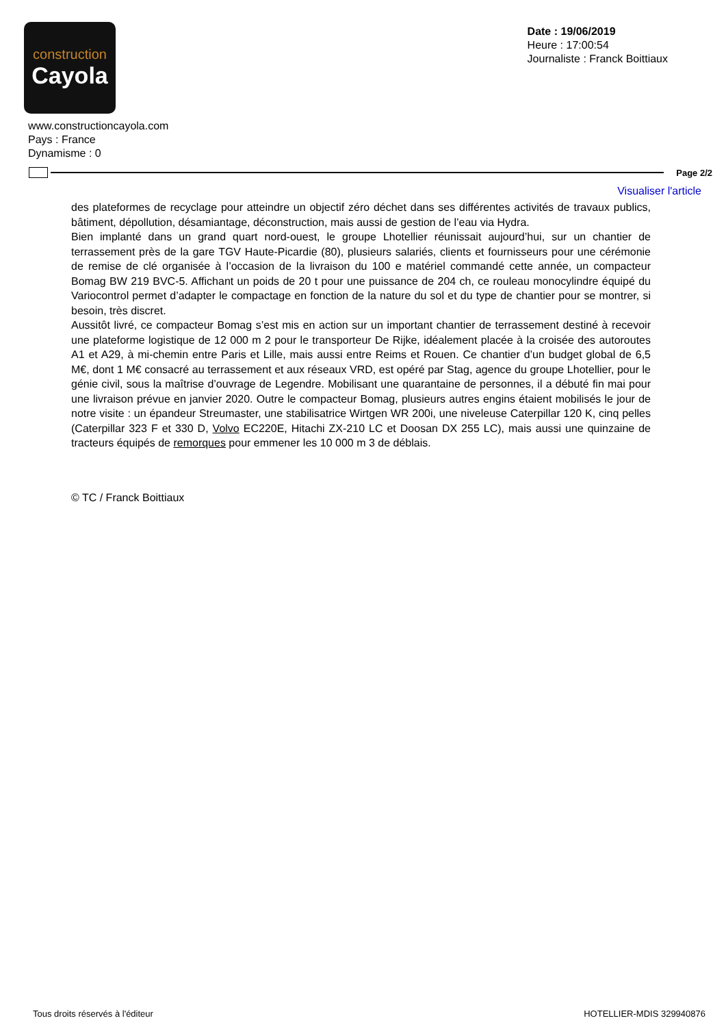construction
Cayola
Date : 19/06/2019
Heure : 17:00:54
Journaliste : Franck Boittiaux
www.constructioncayola.com
Pays : France
Dynamisme : 0
Page 2/2
Visualiser l'article
des plateformes de recyclage pour atteindre un objectif zéro déchet dans ses différentes activités de travaux publics, bâtiment, dépollution, désamiantage, déconstruction, mais aussi de gestion de l’eau via Hydra.
Bien implanté dans un grand quart nord-ouest, le groupe Lhotellier réunissait aujourd’hui, sur un chantier de terrassement près de la gare TGV Haute-Picardie (80), plusieurs salariés, clients et fournisseurs pour une cérémonie de remise de clé organisée à l’occasion de la livraison du 100 e matériel commandé cette année, un compacteur Bomag BW 219 BVC-5. Affichant un poids de 20 t pour une puissance de 204 ch, ce rouleau monocylindre équipé du Variocontrol permet d’adapter le compactage en fonction de la nature du sol et du type de chantier pour se montrer, si besoin, très discret.
Aussitôt livré, ce compacteur Bomag s’est mis en action sur un important chantier de terrassement destiné à recevoir une plateforme logistique de 12 000 m 2 pour le transporteur De Rijke, idéalement placée à la croisée des autoroutes A1 et A29, à mi-chemin entre Paris et Lille, mais aussi entre Reims et Rouen. Ce chantier d’un budget global de 6,5 M€, dont 1 M€ consacré au terrassement et aux réseaux VRD, est opéré par Stag, agence du groupe Lhotellier, pour le génie civil, sous la maîtrise d’ouvrage de Legendre. Mobilisant une quarantaine de personnes, il a débuté fin mai pour une livraison prévue en janvier 2020. Outre le compacteur Bomag, plusieurs autres engins étaient mobilisés le jour de notre visite : un épandeur Streumaster, une stabilisatrice Wirtgen WR 200i, une niveleuse Caterpillar 120 K, cinq pelles (Caterpillar 323 F et 330 D, Volvo EC220E, Hitachi ZX-210 LC et Doosan DX 255 LC), mais aussi une quinzaine de tracteurs équipés de remorques pour emmener les 10 000 m 3 de déblais.
© TC / Franck Boittiaux
Tous droits réservés à l'éditeur HOTELLIER-MDIS 329940876